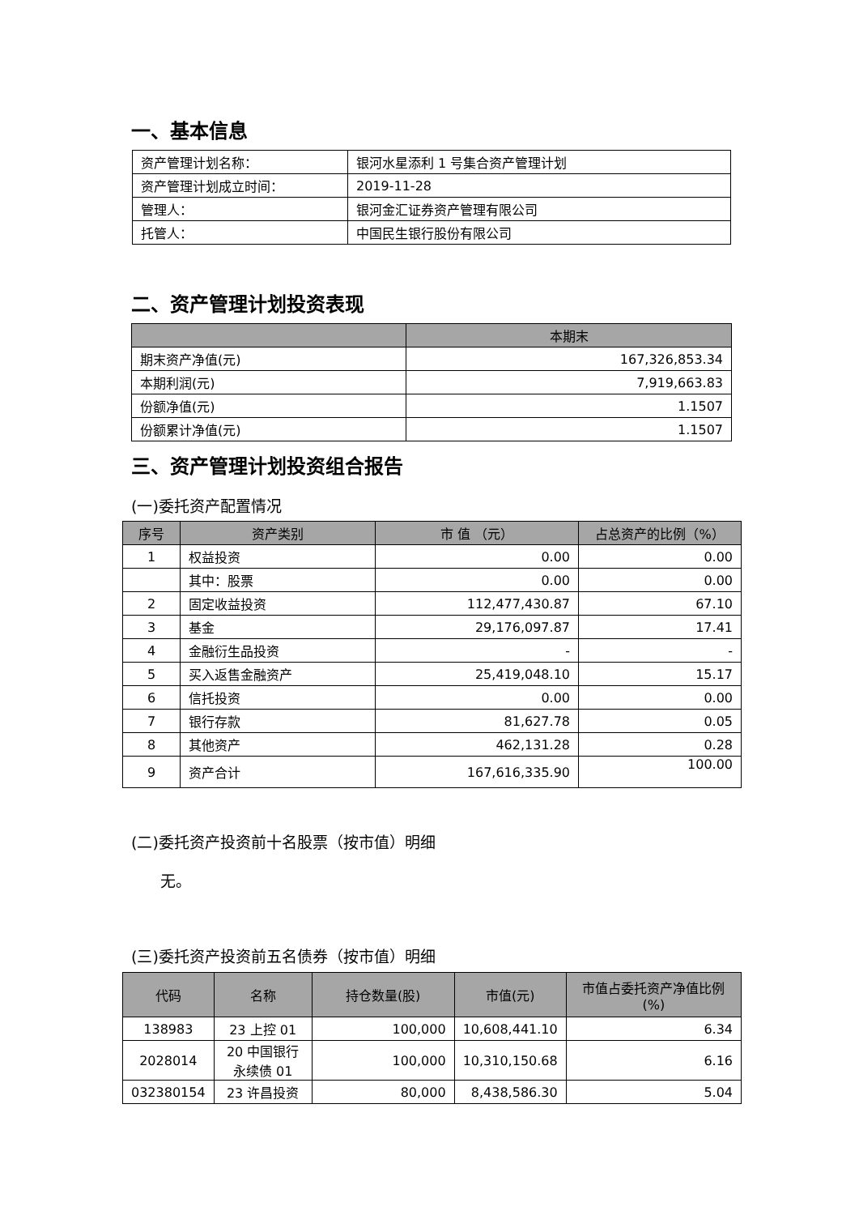一、基本信息
| 资产管理计划名称： | 银河水星添利 1 号集合资产管理计划 |
| 资产管理计划成立时间： | 2019-11-28 |
| 管理人： | 银河金汇证券资产管理有限公司 |
| 托管人： | 中国民生银行股份有限公司 |
二、资产管理计划投资表现
| | 本期末 |
| --- | --- |
| 期末资产净值(元) | 167,326,853.34 |
| 本期利润(元) | 7,919,663.83 |
| 份额净值(元) | 1.1507 |
| 份额累计净值(元) | 1.1507 |
三、资产管理计划投资组合报告
(一)委托资产配置情况
| 序号 | 资产类别 | 市 值 （元） | 占总资产的比例（%） |
| --- | --- | --- | --- |
| 1 | 权益投资 | 0.00 | 0.00 |
| | 其中：股票 | 0.00 | 0.00 |
| 2 | 固定收益投资 | 112,477,430.87 | 67.10 |
| 3 | 基金 | 29,176,097.87 | 17.41 |
| 4 | 金融衍生品投资 | - | - |
| 5 | 买入返售金融资产 | 25,419,048.10 | 15.17 |
| 6 | 信托投资 | 0.00 | 0.00 |
| 7 | 银行存款 | 81,627.78 | 0.05 |
| 8 | 其他资产 | 462,131.28 | 0.28 |
| 9 | 资产合计 | 167,616,335.90 | 100.00 |
(二)委托资产投资前十名股票（按市值）明细
无。
(三)委托资产投资前五名债券（按市值）明细
| 代码 | 名称 | 持仓数量(股) | 市值(元) | 市值占委托资产净值比例(%) |
| --- | --- | --- | --- | --- |
| 138983 | 23 上控 01 | 100,000 | 10,608,441.10 | 6.34 |
| 2028014 | 20 中国银行永续债 01 | 100,000 | 10,310,150.68 | 6.16 |
| 032380154 | 23 许昌投资 | 80,000 | 8,438,586.30 | 5.04 |